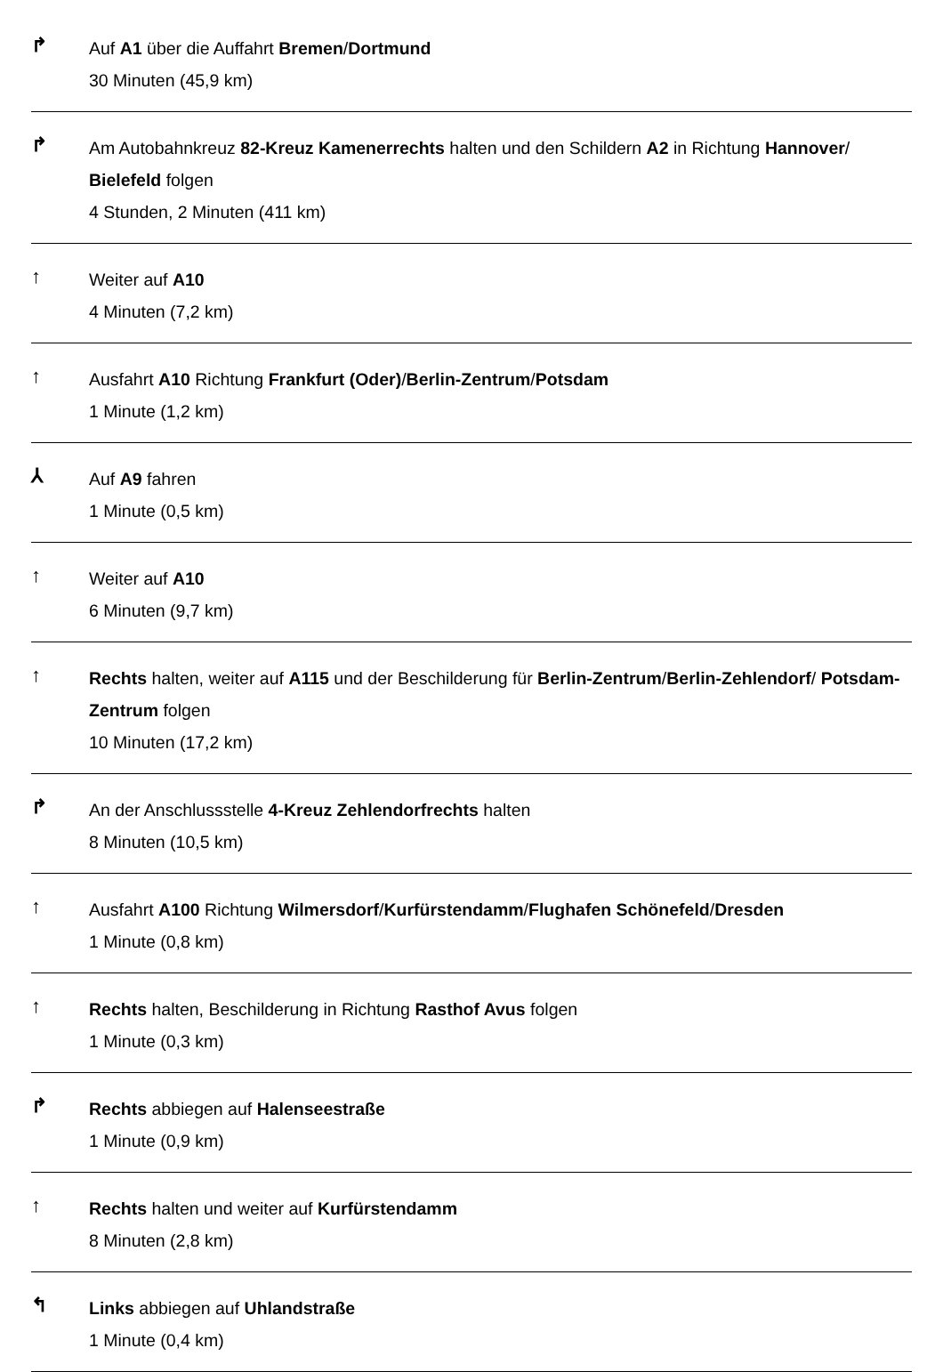↱
Auf A1 über die Auffahrt Bremen/Dortmund
30 Minuten (45,9 km)
↱
Am Autobahnkreuz 82-Kreuz Kamenerrechts halten und den Schildern A2 in Richtung Hannover/ Bielefeld folgen
4 Stunden, 2 Minuten (411 km)
↑
Weiter auf A10
4 Minuten (7,2 km)
↑
Ausfahrt A10 Richtung Frankfurt (Oder)/Berlin-Zentrum/Potsdam
1 Minute (1,2 km)
⅄
Auf A9 fahren
1 Minute (0,5 km)
↑
Weiter auf A10
6 Minuten (9,7 km)
↑
Rechts halten, weiter auf A115 und der Beschilderung für Berlin-Zentrum/Berlin-Zehlendorf/ Potsdam-Zentrum folgen
10 Minuten (17,2 km)
↱
An der Anschlussstelle 4-Kreuz Zehlendorfrechts halten
8 Minuten (10,5 km)
↑
Ausfahrt A100 Richtung Wilmersdorf/Kurfürstendamm/Flughafen Schönefeld/Dresden
1 Minute (0,8 km)
↑
Rechts halten, Beschilderung in Richtung Rasthof Avus folgen
1 Minute (0,3 km)
↱
Rechts abbiegen auf Halenseestraße
1 Minute (0,9 km)
↑
Rechts halten und weiter auf Kurfürstendamm
8 Minuten (2,8 km)
↰
Links abbiegen auf Uhlandstraße
1 Minute (0,4 km)